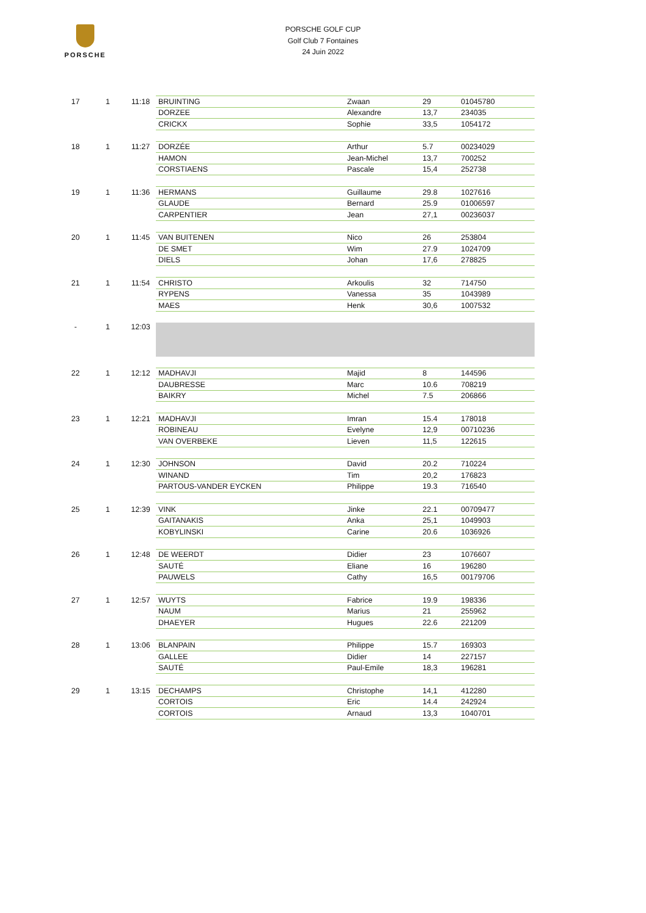PORSCHE
PORSCHE GOLF CUP
Golf Club 7 Fontaines
24 Juin 2022
| 17 | 1 | 11:18 | BRUINTING | Zwaan | 29 | 01045780 |
| | | | DORZEE | Alexandre | 13,7 | 234035 |
| | | | CRICKX | Sophie | 33,5 | 1054172 |
| 18 | 1 | 11:27 | DORZÉE | Arthur | 5.7 | 00234029 |
| | | | HAMON | Jean-Michel | 13,7 | 700252 |
| | | | CORSTIAENS | Pascale | 15,4 | 252738 |
| 19 | 1 | 11:36 | HERMANS | Guillaume | 29.8 | 1027616 |
| | | | GLAUDE | Bernard | 25.9 | 01006597 |
| | | | CARPENTIER | Jean | 27,1 | 00236037 |
| 20 | 1 | 11:45 | VAN BUITENEN | Nico | 26 | 253804 |
| | | | DE SMET | Wim | 27.9 | 1024709 |
| | | | DIELS | Johan | 17,6 | 278825 |
| 21 | 1 | 11:54 | CHRISTO | Arkoulis | 32 | 714750 |
| | | | RYPENS | Vanessa | 35 | 1043989 |
| | | | MAES | Henk | 30,6 | 1007532 |
| - | 1 | 12:03 | | | | |
| 22 | 1 | 12:12 | MADHAVJI | Majid | 8 | 144596 |
| | | | DAUBRESSE | Marc | 10.6 | 708219 |
| | | | BAIKRY | Michel | 7.5 | 206866 |
| 23 | 1 | 12:21 | MADHAVJI | Imran | 15.4 | 178018 |
| | | | ROBINEAU | Evelyne | 12,9 | 00710236 |
| | | | VAN OVERBEKE | Lieven | 11,5 | 122615 |
| 24 | 1 | 12:30 | JOHNSON | David | 20.2 | 710224 |
| | | | WINAND | Tim | 20,2 | 176823 |
| | | | PARTOUS-VANDER EYCKEN | Philippe | 19.3 | 716540 |
| 25 | 1 | 12:39 | VINK | Jinke | 22.1 | 00709477 |
| | | | GAITANAKIS | Anka | 25,1 | 1049903 |
| | | | KOBYLINSKI | Carine | 20.6 | 1036926 |
| 26 | 1 | 12:48 | DE WEERDT | Didier | 23 | 1076607 |
| | | | SAUTÉ | Eliane | 16 | 196280 |
| | | | PAUWELS | Cathy | 16,5 | 00179706 |
| 27 | 1 | 12:57 | WUYTS | Fabrice | 19.9 | 198336 |
| | | | NAUM | Marius | 21 | 255962 |
| | | | DHAEYER | Hugues | 22.6 | 221209 |
| 28 | 1 | 13:06 | BLANPAIN | Philippe | 15.7 | 169303 |
| | | | GALLEE | Didier | 14 | 227157 |
| | | | SAUTÉ | Paul-Emile | 18,3 | 196281 |
| 29 | 1 | 13:15 | DECHAMPS | Christophe | 14,1 | 412280 |
| | | | CORTOIS | Eric | 14.4 | 242924 |
| | | | CORTOIS | Arnaud | 13,3 | 1040701 |